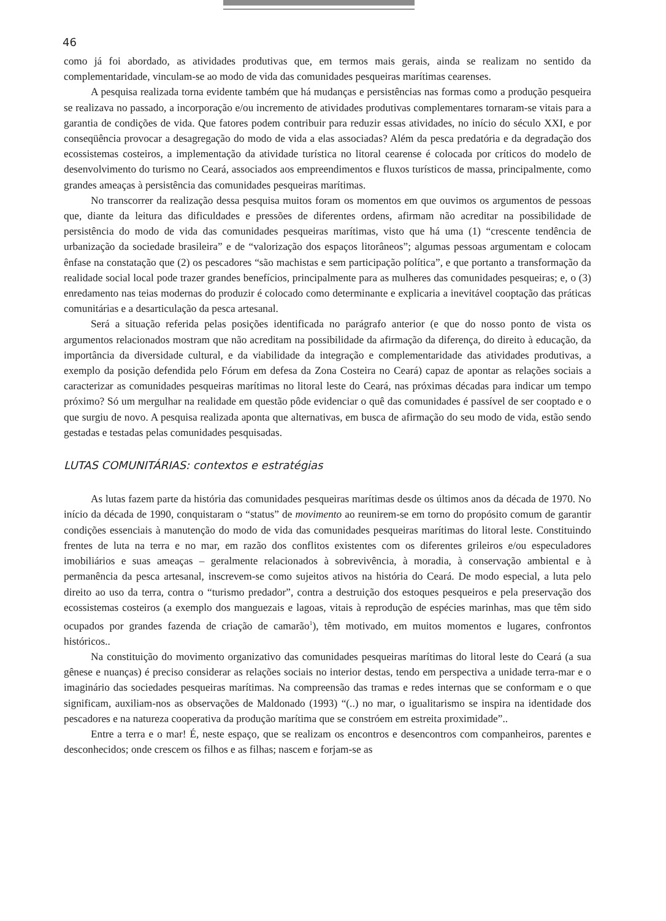46
como já foi abordado, as atividades produtivas que, em termos mais gerais, ainda se realizam no sentido da complementaridade, vinculam-se ao modo de vida das comunidades pesqueiras marítimas cearenses.
A pesquisa realizada torna evidente também que há mudanças e persistências nas formas como a produção pesqueira se realizava no passado, a incorporação e/ou incremento de atividades produtivas complementares tornaram-se vitais para a garantia de condições de vida. Que fatores podem contribuir para reduzir essas atividades, no início do século XXI, e por conseqüência provocar a desagregação do modo de vida a elas associadas? Além da pesca predatória e da degradação dos ecossistemas costeiros, a implementação da atividade turística no litoral cearense é colocada por críticos do modelo de desenvolvimento do turismo no Ceará, associados aos empreendimentos e fluxos turísticos de massa, principalmente, como grandes ameaças à persistência das comunidades pesqueiras marítimas.
No transcorrer da realização dessa pesquisa muitos foram os momentos em que ouvimos os argumentos de pessoas que, diante da leitura das dificuldades e pressões de diferentes ordens, afirmam não acreditar na possibilidade de persistência do modo de vida das comunidades pesqueiras marítimas, visto que há uma (1) “crescente tendência de urbanização da sociedade brasileira” e de “valorização dos espaços litorâneos”; algumas pessoas argumentam e colocam ênfase na constatação que (2) os pescadores “são machistas e sem participação política”, e que portanto a transformação da realidade social local pode trazer grandes benefícios, principalmente para as mulheres das comunidades pesqueiras; e, o (3) enredamento nas teias modernas do produzir é colocado como determinante e explicaria a inevitável cooptação das práticas comunitárias e a desarticulação da pesca artesanal.
Será a situação referida pelas posições identificada no parágrafo anterior (e que do nosso ponto de vista os argumentos relacionados mostram que não acreditam na possibilidade da afirmação da diferença, do direito à educação, da importância da diversidade cultural, e da viabilidade da integração e complementaridade das atividades produtivas, a exemplo da posição defendida pelo Fórum em defesa da Zona Costeira no Ceará) capaz de apontar as relações sociais a caracterizar as comunidades pesqueiras marítimas no litoral leste do Ceará, nas próximas décadas para indicar um tempo próximo? Só um mergulhar na realidade em questão pôde evidenciar o quê das comunidades é passível de ser cooptado e o que surgiu de novo. A pesquisa realizada aponta que alternativas, em busca de afirmação do seu modo de vida, estão sendo gestadas e testadas pelas comunidades pesquisadas.
LUTAS COMUNITÁRIAS: contextos e estratégias
As lutas fazem parte da história das comunidades pesqueiras marítimas desde os últimos anos da década de 1970. No início da década de 1990, conquistaram o “status” de movimento ao reunirem-se em torno do propósito comum de garantir condições essenciais à manutenção do modo de vida das comunidades pesqueiras marítimas do litoral leste. Constituindo frentes de luta na terra e no mar, em razão dos conflitos existentes com os diferentes grileiros e/ou especuladores imobiliários e suas ameaças – geralmente relacionados à sobrevivência, à moradia, à conservação ambiental e à permanência da pesca artesanal, inscrevem-se como sujeitos ativos na história do Ceará. De modo especial, a luta pelo direito ao uso da terra, contra o “turismo predador”, contra a destruição dos estoques pesqueiros e pela preservação dos ecossistemas costeiros (a exemplo dos manguezais e lagoas, vitais à reprodução de espécies marinhas, mas que têm sido ocupados por grandes fazenda de criação de camarão<sup>1</sup>), têm motivado, em muitos momentos e lugares, confrontos históricos..
Na constituição do movimento organizativo das comunidades pesqueiras marítimas do litoral leste do Ceará (a sua gênese e nuanças) é preciso considerar as relações sociais no interior destas, tendo em perspectiva a unidade terra-mar e o imaginário das sociedades pesqueiras marítimas. Na compreensão das tramas e redes internas que se conformam e o que significam, auxiliam-nos as observações de Maldonado (1993) “(..) no mar, o igualitarismo se inspira na identidade dos pescadores e na natureza cooperativa da produção marítima que se constróem em estreita proximidade”..
Entre a terra e o mar! É, neste espaço, que se realizam os encontros e desencontros com companheiros, parentes e desconhecidos; onde crescem os filhos e as filhas; nascem e forjam-se as